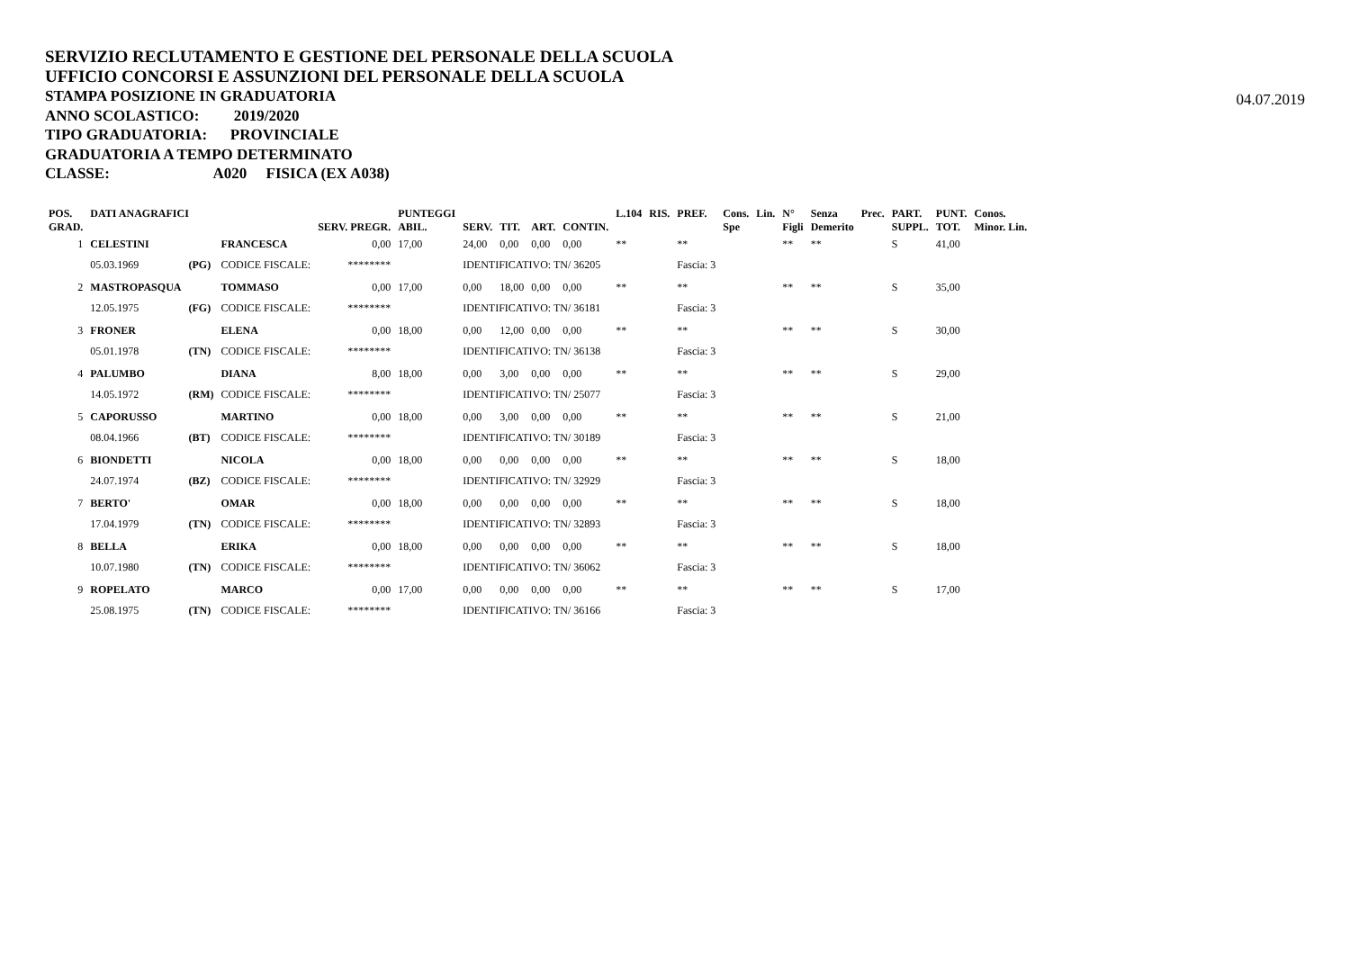SERVIZIO RECLUTAMENTO E GESTIONE DEL PERSONALE DELLA SCUOLA
UFFICIO CONCORSI E ASSUNZIONI DEL PERSONALE DELLA SCUOLA
STAMPA POSIZIONE IN GRADUATORIA
ANNO SCOLASTICO: 2019/2020
TIPO GRADUATORIA: PROVINCIALE
GRADUATORIA A TEMPO DETERMINATO
CLASSE: A020 FISICA (EX A038)
04.07.2019
| POS. GRAD. | DATI ANAGRAFICI | | | SERV. PREGR. | PUNTEGGI ABIL. | SERV. | TIT. | ART. | CONTIN. | L.104 | RIS. | PREF. | Cons. Spe | Lin. | N° Figli | Senza Demerito | Prec. | PART. SUPPL. | PUNT. TOT. | Conos. Minor. Lin. |
| --- | --- | --- | --- | --- | --- | --- | --- | --- | --- | --- | --- | --- | --- | --- | --- | --- | --- | --- | --- | --- |
| 1 | CELESTINI | | FRANCESCA | 0,00 | 17,00 | 24,00 | 0,00 | 0,00 | 0,00 | ** | | ** | | | ** | ** | | S | 41,00 | |
| | 05.03.1969 | (PG) | CODICE FISCALE: | ******** | | IDENTIFICATIVO: TN/ 36205 | | | | | | Fascia: 3 | | | | | | | | |
| 2 | MASTROPASQUA | | TOMMASO | 0,00 | 17,00 | 0,00 | 18,00 | 0,00 | 0,00 | ** | | ** | | | ** | ** | | S | 35,00 | |
| | 12.05.1975 | (FG) | CODICE FISCALE: | ******** | | IDENTIFICATIVO: TN/ 36181 | | | | | | Fascia: 3 | | | | | | | | |
| 3 | FRONER | | ELENA | 0,00 | 18,00 | 0,00 | 12,00 | 0,00 | 0,00 | ** | | ** | | | ** | ** | | S | 30,00 | |
| | 05.01.1978 | (TN) | CODICE FISCALE: | ******** | | IDENTIFICATIVO: TN/ 36138 | | | | | | Fascia: 3 | | | | | | | | |
| 4 | PALUMBO | | DIANA | 8,00 | 18,00 | 0,00 | 3,00 | 0,00 | 0,00 | ** | | ** | | | ** | ** | | S | 29,00 | |
| | 14.05.1972 | (RM) | CODICE FISCALE: | ******** | | IDENTIFICATIVO: TN/ 25077 | | | | | | Fascia: 3 | | | | | | | | |
| 5 | CAPORUSSO | | MARTINO | 0,00 | 18,00 | 0,00 | 3,00 | 0,00 | 0,00 | ** | | ** | | | ** | ** | | S | 21,00 | |
| | 08.04.1966 | (BT) | CODICE FISCALE: | ******** | | IDENTIFICATIVO: TN/ 30189 | | | | | | Fascia: 3 | | | | | | | | |
| 6 | BIONDETTI | | NICOLA | 0,00 | 18,00 | 0,00 | 0,00 | 0,00 | 0,00 | ** | | ** | | | ** | ** | | S | 18,00 | |
| | 24.07.1974 | (BZ) | CODICE FISCALE: | ******** | | IDENTIFICATIVO: TN/ 32929 | | | | | | Fascia: 3 | | | | | | | | |
| 7 | BERTO' | | OMAR | 0,00 | 18,00 | 0,00 | 0,00 | 0,00 | 0,00 | ** | | ** | | | ** | ** | | S | 18,00 | |
| | 17.04.1979 | (TN) | CODICE FISCALE: | ******** | | IDENTIFICATIVO: TN/ 32893 | | | | | | Fascia: 3 | | | | | | | | |
| 8 | BELLA | | ERIKA | 0,00 | 18,00 | 0,00 | 0,00 | 0,00 | 0,00 | ** | | ** | | | ** | ** | | S | 18,00 | |
| | 10.07.1980 | (TN) | CODICE FISCALE: | ******** | | IDENTIFICATIVO: TN/ 36062 | | | | | | Fascia: 3 | | | | | | | | |
| 9 | ROPELATO | | MARCO | 0,00 | 17,00 | 0,00 | 0,00 | 0,00 | 0,00 | ** | | ** | | | ** | ** | | S | 17,00 | |
| | 25.08.1975 | (TN) | CODICE FISCALE: | ******** | | IDENTIFICATIVO: TN/ 36166 | | | | | | Fascia: 3 | | | | | | | | |